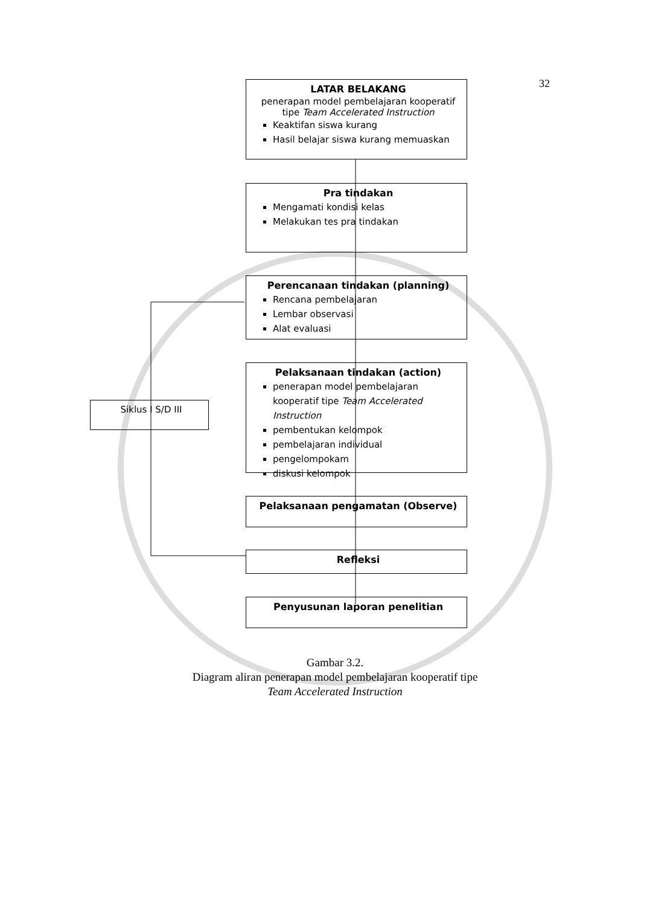32
LATAR BELAKANG
penerapan model pembelajaran kooperatif tipe Team Accelerated Instruction
Keaktifan siswa kurang
Hasil belajar siswa kurang memuaskan
Pra tindakan
Mengamati kondisi kelas
Melakukan tes pra tindakan
Perencanaan tindakan (planning)
Rencana pembelajaran
Lembar observasi
Alat evaluasi
Siklus I S/D III
Pelaksanaan tindakan (action)
penerapan model pembelajaran kooperatif tipe Team Accelerated Instruction
pembentukan kelompok
pembelajaran individual
pengelompokam
diskusi kelompok
Pelaksanaan pengamatan (Observe)
Refleksi
Penyusunan laporan penelitian
Gambar 3.2.
Diagram aliran penerapan model pembelajaran kooperatif tipe
Team Accelerated Instruction